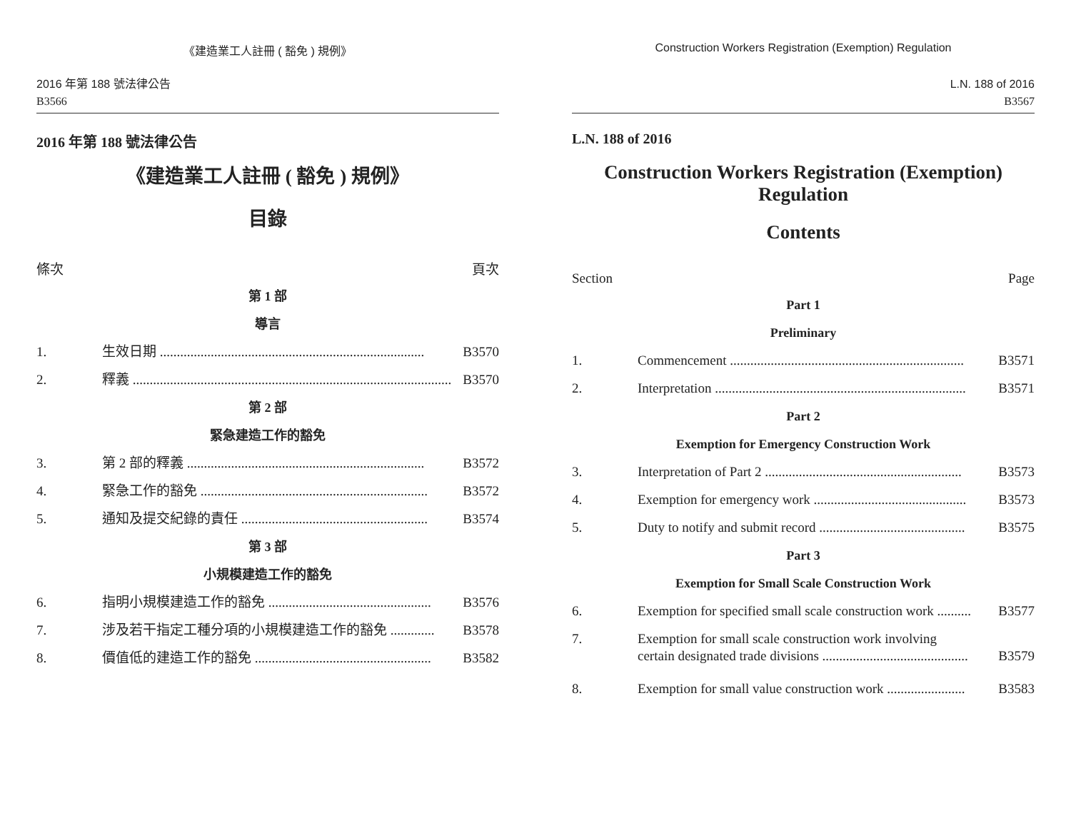《建造業工人註冊 ( 豁免 ) 規例》
2016 年第 188 號法律公告
B3566
2016 年第 188 號法律公告
《建造業工人註冊 ( 豁免 ) 規例》
目錄
條次 頁次
第 1 部
導言
1. 生效日期 .............................................................................. B3570
2. 釋義 .............................................................................................. B3570
第 2 部
緊急建造工作的豁免
3. 第 2 部的釋義 ...................................................................... B3572
4. 緊急工作的豁免 ................................................................... B3572
5. 通知及提交紀錄的責任 ....................................................... B3574
第 3 部
小規模建造工作的豁免
6. 指明小規模建造工作的豁免 ................................................ B3576
7. 涉及若干指定工種分項的小規模建造工作的豁免 ............. B3578
8. 價值低的建造工作的豁免 .................................................... B3582
Construction Workers Registration (Exemption) Regulation
L.N. 188 of 2016
B3567
L.N. 188 of 2016
Construction Workers Registration (Exemption)
Regulation
Contents
Section Page
Part 1
Preliminary
1. Commencement ..................................................................... B3571
2. Interpretation .......................................................................... B3571
Part 2
Exemption for Emergency Construction Work
3. Interpretation of Part 2 .......................................................... B3573
4. Exemption for emergency work ............................................. B3573
5. Duty to notify and submit record ........................................... B3575
Part 3
Exemption for Small Scale Construction Work
6. Exemption for specified small scale construction work .......... B3577
7. Exemption for small scale construction work involving
certain designated trade divisions ........................................... B3579
8. Exemption for small value construction work ....................... B3583